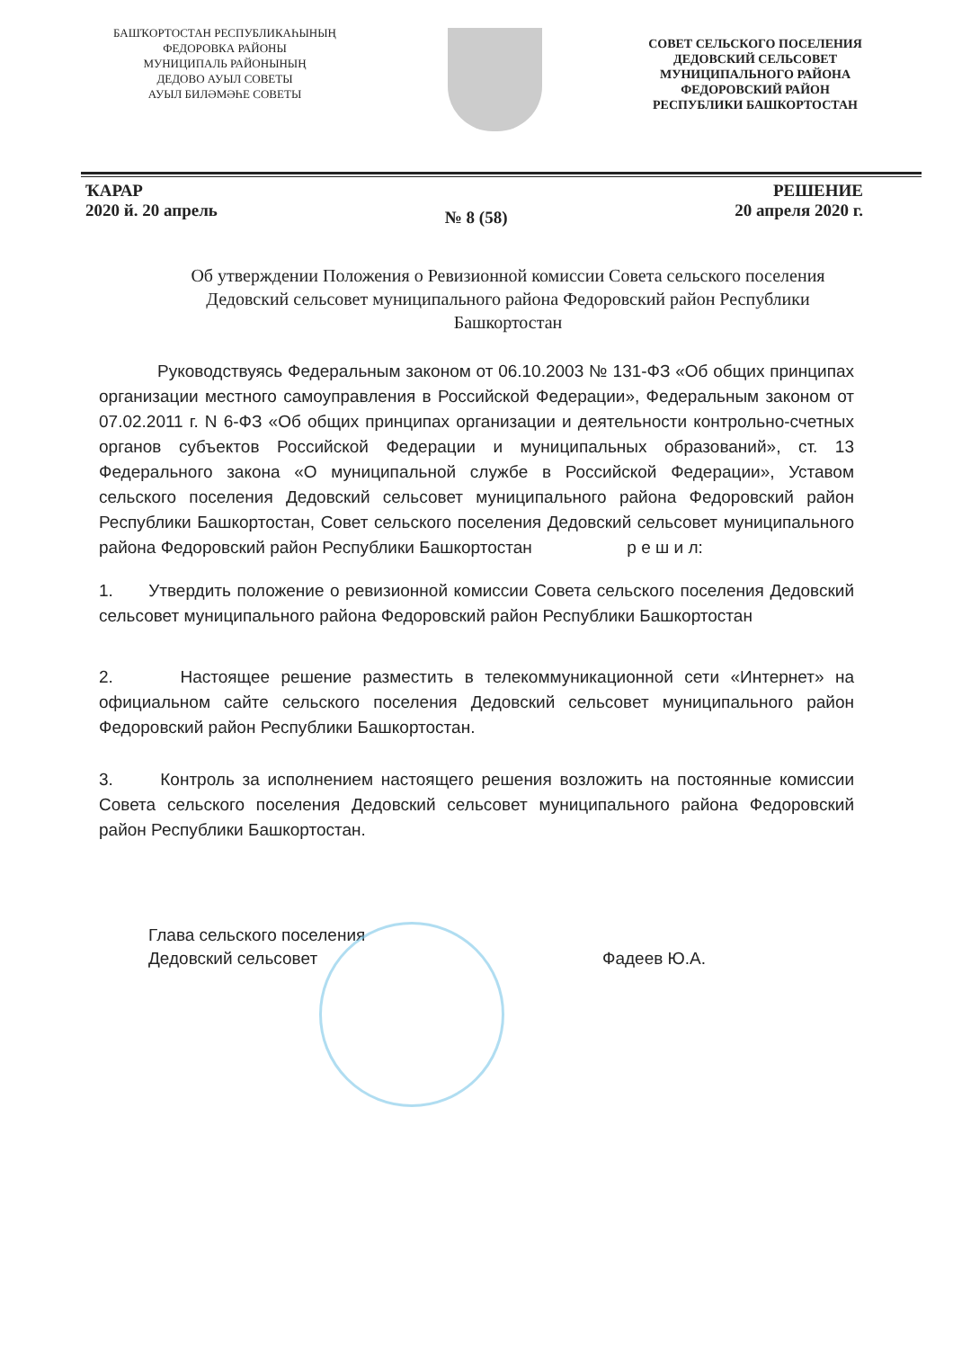БАШҠОРТОСТАН РЕСПУБЛИКАҺЫНЫҢ
ФЕДОРОВКА РАЙОНЫ
МУНИЦИПАЛЬ РАЙОНЫНЫҢ
ДЕДОВО АУЫЛ СОВЕТЫ
АУЫЛ БИЛӘМӘҺЕ СОВЕТЫ
СОВЕТ СЕЛЬСКОГО ПОСЕЛЕНИЯ
ДЕДОВСКИЙ СЕЛЬСОВЕТ
МУНИЦИПАЛЬНОГО РАЙОНА
ФЕДОРОВСКИЙ РАЙОН
РЕСПУБЛИКИ БАШКОРТОСТАН
ҠАРАР
2020 й. 20 апрель
№ 8 (58)
РЕШЕНИЕ
20 апреля 2020 г.
Об утверждении Положения о Ревизионной комиссии Совета сельского поселения Дедовский сельсовет муниципального района Федоровский район Республики Башкортостан
Руководствуясь Федеральным законом от 06.10.2003 № 131-ФЗ «Об общих принципах организации местного самоуправления в Российской Федерации», Федеральным законом от 07.02.2011 г. N 6-ФЗ «Об общих принципах организации и деятельности контрольно-счетных органов субъектов Российской Федерации и муниципальных образований», ст. 13 Федерального закона «О муниципальной службе в Российской Федерации», Уставом сельского поселения Дедовский сельсовет муниципального района Федоровский район Республики Башкортостан, Совет сельского поселения Дедовский сельсовет муниципального района Федоровский район Республики Башкортостан р е ш и л:
1. Утвердить положение о ревизионной комиссии Совета сельского поселения Дедовский сельсовет муниципального района Федоровский район Республики Башкортостан
2. Настоящее решение разместить в телекоммуникационной сети «Интернет» на официальном сайте сельского поселения Дедовский сельсовет муниципального район Федоровский район Республики Башкортостан.
3. Контроль за исполнением настоящего решения возложить на постоянные комиссии Совета сельского поселения Дедовский сельсовет муниципального района Федоровский район Республики Башкортостан.
Глава сельского поселения
Дедовский сельсовет
Фадеев Ю.А.